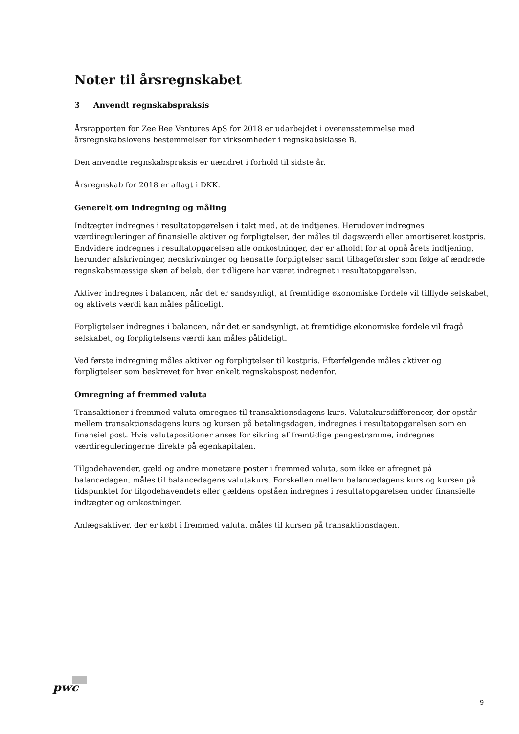Noter til årsregnskabet
3 Anvendt regnskabspraksis
Årsrapporten for Zee Bee Ventures ApS for 2018 er udarbejdet i overensstemmelse med årsregnskabslovens bestemmelser for virksomheder i regnskabsklasse B.
Den anvendte regnskabspraksis er uændret i forhold til sidste år.
Årsregnskab for 2018 er aflagt i DKK.
Generelt om indregning og måling
Indtægter indregnes i resultatopgørelsen i takt med, at de indtjenes. Herudover indregnes værdireguleringer af finansielle aktiver og forpligtelser, der måles til dagsværdi eller amortiseret kostpris. Endvidere indregnes i resultatopgørelsen alle omkostninger, der er afholdt for at opnå årets indtjening, herunder afskrivninger, nedskrivninger og hensatte forpligtelser samt tilbageførsler som følge af ændrede regnskabsmæssige skøn af beløb, der tidligere har været indregnet i resultatopgørelsen.
Aktiver indregnes i balancen, når det er sandsynligt, at fremtidige økonomiske fordele vil tilflyde selskabet, og aktivets værdi kan måles pålideligt.
Forpligtelser indregnes i balancen, når det er sandsynligt, at fremtidige økonomiske fordele vil fragå selskabet, og forpligtelsens værdi kan måles pålideligt.
Ved første indregning måles aktiver og forpligtelser til kostpris. Efterfølgende måles aktiver og forpligtelser som beskrevet for hver enkelt regnskabspost nedenfor.
Omregning af fremmed valuta
Transaktioner i fremmed valuta omregnes til transaktionsdagens kurs. Valutakursdifferencer, der opstår mellem transaktionsdagens kurs og kursen på betalingsdagen, indregnes i resultatopgørelsen som en finansiel post. Hvis valutapositioner anses for sikring af fremtidige pengestrømme, indregnes værdireguleringerne direkte på egenkapitalen.
Tilgodehavender, gæld og andre monetære poster i fremmed valuta, som ikke er afregnet på balancedagen, måles til balancedagens valutakurs. Forskellen mellem balancedagens kurs og kursen på tidspunktet for tilgodehavendets eller gældens opståen indregnes i resultatopgørelsen under finansielle indtægter og omkostninger.
Anlægsaktiver, der er købt i fremmed valuta, måles til kursen på transaktionsdagen.
pwc
9